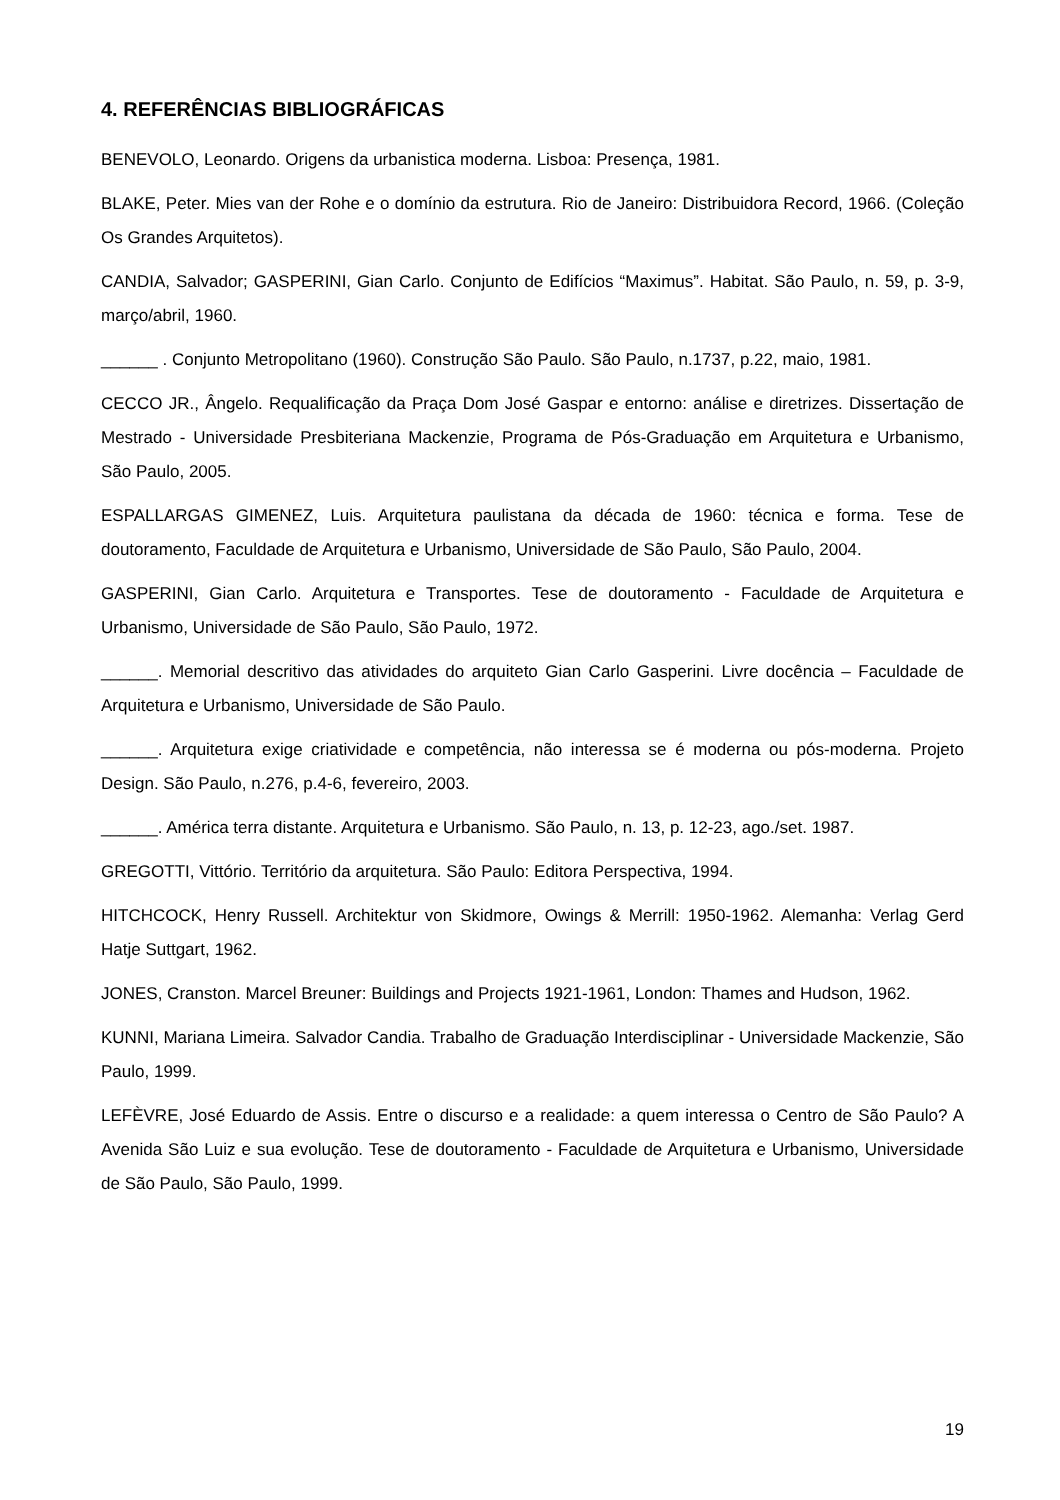4. REFERÊNCIAS BIBLIOGRÁFICAS
BENEVOLO, Leonardo. Origens da urbanistica moderna. Lisboa: Presença, 1981.
BLAKE, Peter. Mies van der Rohe e o domínio da estrutura. Rio de Janeiro: Distribuidora Record, 1966. (Coleção Os Grandes Arquitetos).
CANDIA, Salvador; GASPERINI, Gian Carlo. Conjunto de Edifícios “Maximus”. Habitat. São Paulo, n. 59, p. 3-9, março/abril, 1960.
______ . Conjunto Metropolitano (1960). Construção São Paulo. São Paulo, n.1737, p.22, maio, 1981.
CECCO JR., Ângelo. Requalificação da Praça Dom José Gaspar e entorno: análise e diretrizes. Dissertação de Mestrado - Universidade Presbiteriana Mackenzie, Programa de Pós-Graduação em Arquitetura e Urbanismo, São Paulo, 2005.
ESPALLARGAS GIMENEZ, Luis. Arquitetura paulistana da década de 1960: técnica e forma. Tese de doutoramento, Faculdade de Arquitetura e Urbanismo, Universidade de São Paulo, São Paulo, 2004.
GASPERINI, Gian Carlo. Arquitetura e Transportes. Tese de doutoramento - Faculdade de Arquitetura e Urbanismo, Universidade de São Paulo, São Paulo, 1972.
______. Memorial descritivo das atividades do arquiteto Gian Carlo Gasperini. Livre docência – Faculdade de Arquitetura e Urbanismo, Universidade de São Paulo.
______. Arquitetura exige criatividade e competência, não interessa se é moderna ou pós-moderna. Projeto Design. São Paulo, n.276, p.4-6, fevereiro, 2003.
______. América terra distante. Arquitetura e Urbanismo. São Paulo, n. 13, p. 12-23, ago./set. 1987.
GREGOTTI, Vittório. Território da arquitetura. São Paulo: Editora Perspectiva, 1994.
HITCHCOCK, Henry Russell. Architektur von Skidmore, Owings & Merrill: 1950-1962. Alemanha: Verlag Gerd Hatje Suttgart, 1962.
JONES, Cranston. Marcel Breuner: Buildings and Projects 1921-1961, London: Thames and Hudson, 1962.
KUNNI, Mariana Limeira. Salvador Candia. Trabalho de Graduação Interdisciplinar - Universidade Mackenzie, São Paulo, 1999.
LEFÈVRE, José Eduardo de Assis. Entre o discurso e a realidade: a quem interessa o Centro de São Paulo? A Avenida São Luiz e sua evolução. Tese de doutoramento - Faculdade de Arquitetura e Urbanismo, Universidade de São Paulo, São Paulo, 1999.
19